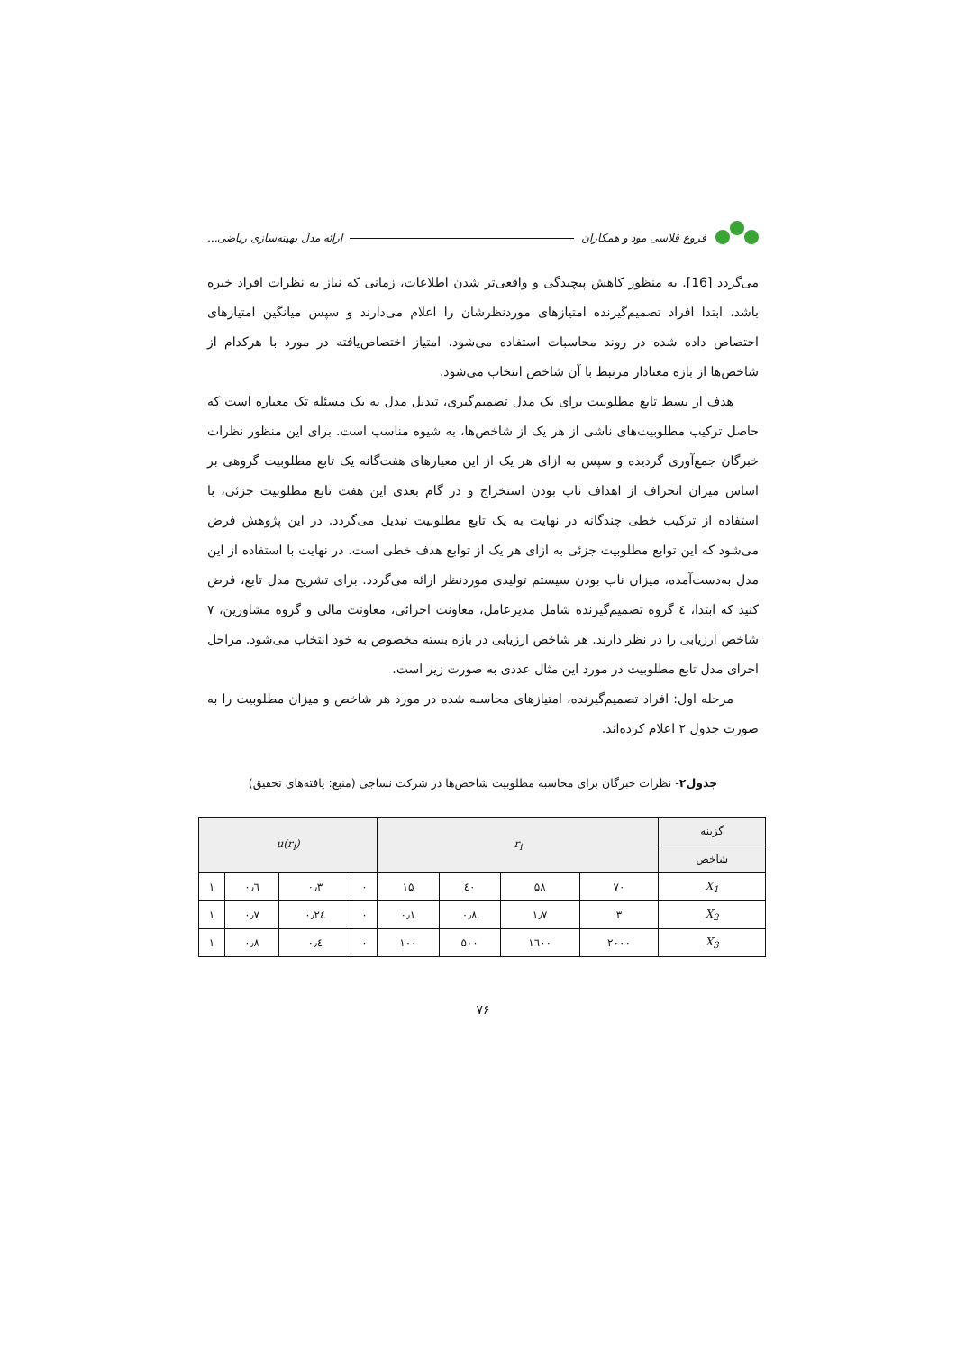فروغ قلاسی مود و همکاران ارائه مدل بهینه‌سازی ریاضی...
می‌گردد [16]. به منظور کاهش پیچیدگی و واقعی‌تر شدن اطلاعات، زمانی که نیاز به نظرات افراد خبره باشد، ابتدا افراد تصمیم‌گیرنده امتیازهای موردنظرشان را اعلام می‌دارند و سپس میانگین امتیازهای اختصاص داده شده در روند محاسبات استفاده می‌شود. امتیاز اختصاص‌یافته در مورد با هرکدام از شاخص‌ها از بازه معنادار مرتبط با آن شاخص انتخاب می‌شود.
هدف از بسط تابع مطلوبیت برای یک مدل تصمیم‌گیری، تبدیل مدل به یک مسئله تک معیاره است که حاصل ترکیب مطلوبیت‌های ناشی از هر یک از شاخص‌ها، به شیوه مناسب است. برای این منظور نظرات خبرگان جمع‌آوری گردیده و سپس به ازای هر یک از این معیارهای هفت‌گانه یک تابع مطلوبیت گروهی بر اساس میزان انحراف از اهداف ناب بودن استخراج و در گام بعدی این هفت تابع مطلوبیت جزئی، با استفاده از ترکیب خطی چندگانه در نهایت به یک تابع مطلوبیت تبدیل می‌گردد. در این پژوهش فرض می‌شود که این توابع مطلوبیت جزئی به ازای هر یک از توابع هدف خطی است. در نهایت با استفاده از این مدل به‌دست‌آمده، میزان ناب بودن سیستم تولیدی موردنظر ارائه می‌گردد. برای تشریح مدل تابع، فرض کنید که ابتدا، ٤ گروه تصمیم‌گیرنده شامل مدیرعامل، معاونت اجرائی، معاونت مالی و گروه مشاورین، ۷ شاخص ارزیابی را در نظر دارند. هر شاخص ارزیابی در بازه بسته مخصوص به خود انتخاب می‌شود. مراحل اجرای مدل تابع مطلوبیت در مورد این مثال عددی به صورت زیر است.
مرحله اول: افراد تصمیم‌گیرنده، امتیازهای محاسبه شده در مورد هر شاخص و میزان مطلوبیت را به صورت جدول ۲ اعلام کرده‌اند.
جدول۲- نظرات خبرگان برای محاسبه مطلوبیت شاخص‌ها در شرکت نساجی (منبع: یافته‌های تحقیق)
| گزینه | r<sub>i</sub> | | | | u(r<sub>i</sub>) | | | |
| --- | --- | --- | --- | --- | --- | --- | --- | --- |
| شاخص | | | | | | | | |
| X<sub>1</sub> | ۷۰ | ۵۸ | ٤٠ | ۱۵ | ۰ | ۰٫۳ | ۰٫٦ | ۱ |
| X<sub>2</sub> | ۳ | ۱٫۷ | ۰٫۸ | ۰٫۱ | ۰ | ۰٫۲٤ | ۰٫۷ | ۱ |
| X<sub>3</sub> | ۲۰۰۰ | ۱٦۰۰ | ۵۰۰ | ۱۰۰ | ۰ | ۰٫٤ | ۰٫۸ | ۱ |
۷۶